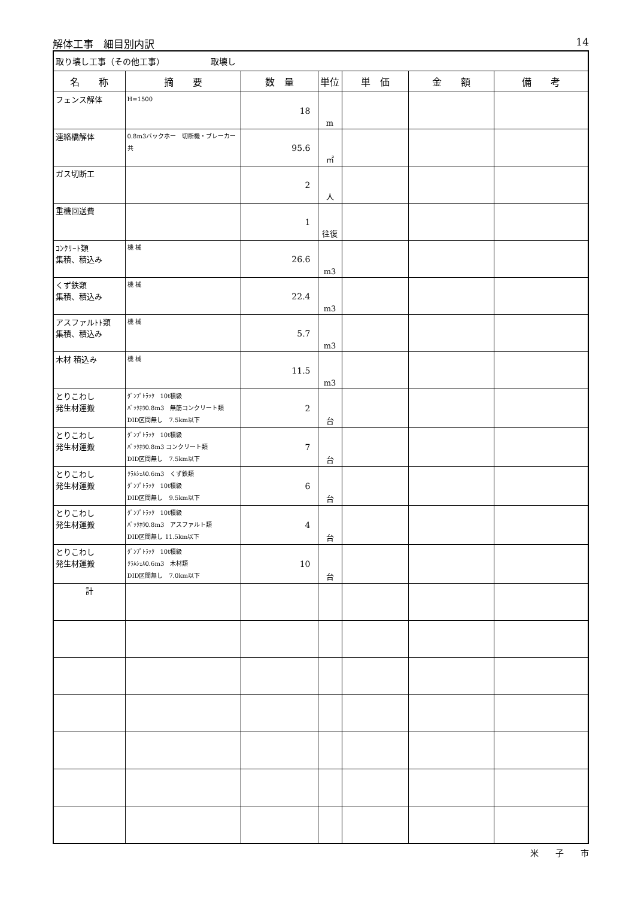解体工事　細目別内訳 14
| 取り壊し工事（その他工事） 取壊し | | | | | | |
| 名 称 | 摘 要 | 数 量 | 単位 | 単 価 | 金 額 | 備 考 |
| フェンス解体 | H=1500 | 18 | m | | | |
| 連絡橋解体 | 0.8m3バックホー 切断機・ブレーカー共 | 95.6 | ㎡ | | | |
| ガス切断工 | | 2 | 人 | | | |
| 重機回送費 | | 1 | 往復 | | | |
| ｺﾝｸﾘｰﾄ類 集積、積込み | 機 械 | 26.6 | m3 | | | |
| くず鉄類 集積、積込み | 機 械 | 22.4 | m3 | | | |
| アスファルﾄﾄ類 集積、積込み | 機 械 | 5.7 | m3 | | | |
| 木材 積込み | 機 械 | 11.5 | m3 | | | |
| とりこわし 発生材運搬 | ﾀﾞﾝﾌﾟﾄﾗｯｸ 10t積級 ﾊﾞｯｸﾎｳ0.8m3 無筋コンクリート類 DID区間無し 7.5km以下 | 2 | 台 | | | |
| とりこわし 発生材運搬 | ﾀﾞﾝﾌﾟﾄﾗｯｸ 10t積級 ﾊﾞｯｸﾎｳ0.8m3 コンクリート類 DID区間無し 7.5km以下 | 7 | 台 | | | |
| とりこわし 発生材運搬 | ｸﾗﾑｼｪﾙ0.6m3 くず鉄類 ﾀﾞﾝﾌﾟﾄﾗｯｸ 10t積級 DID区間無し 9.5km以下 | 6 | 台 | | | |
| とりこわし 発生材運搬 | ﾀﾞﾝﾌﾟﾄﾗｯｸ 10t積級 ﾊﾞｯｸﾎｳ0.8m3 アスファルト類 DID区間無し 11.5km以下 | 4 | 台 | | | |
| とりこわし 発生材運搬 | ﾀﾞﾝﾌﾟﾄﾗｯｸ 10t積級 ｸﾗﾑｼｪﾙ0.6m3 木材類 DID区間無し 7.0km以下 | 10 | 台 | | | |
| 計 | | | | | | |
米　　子　　市